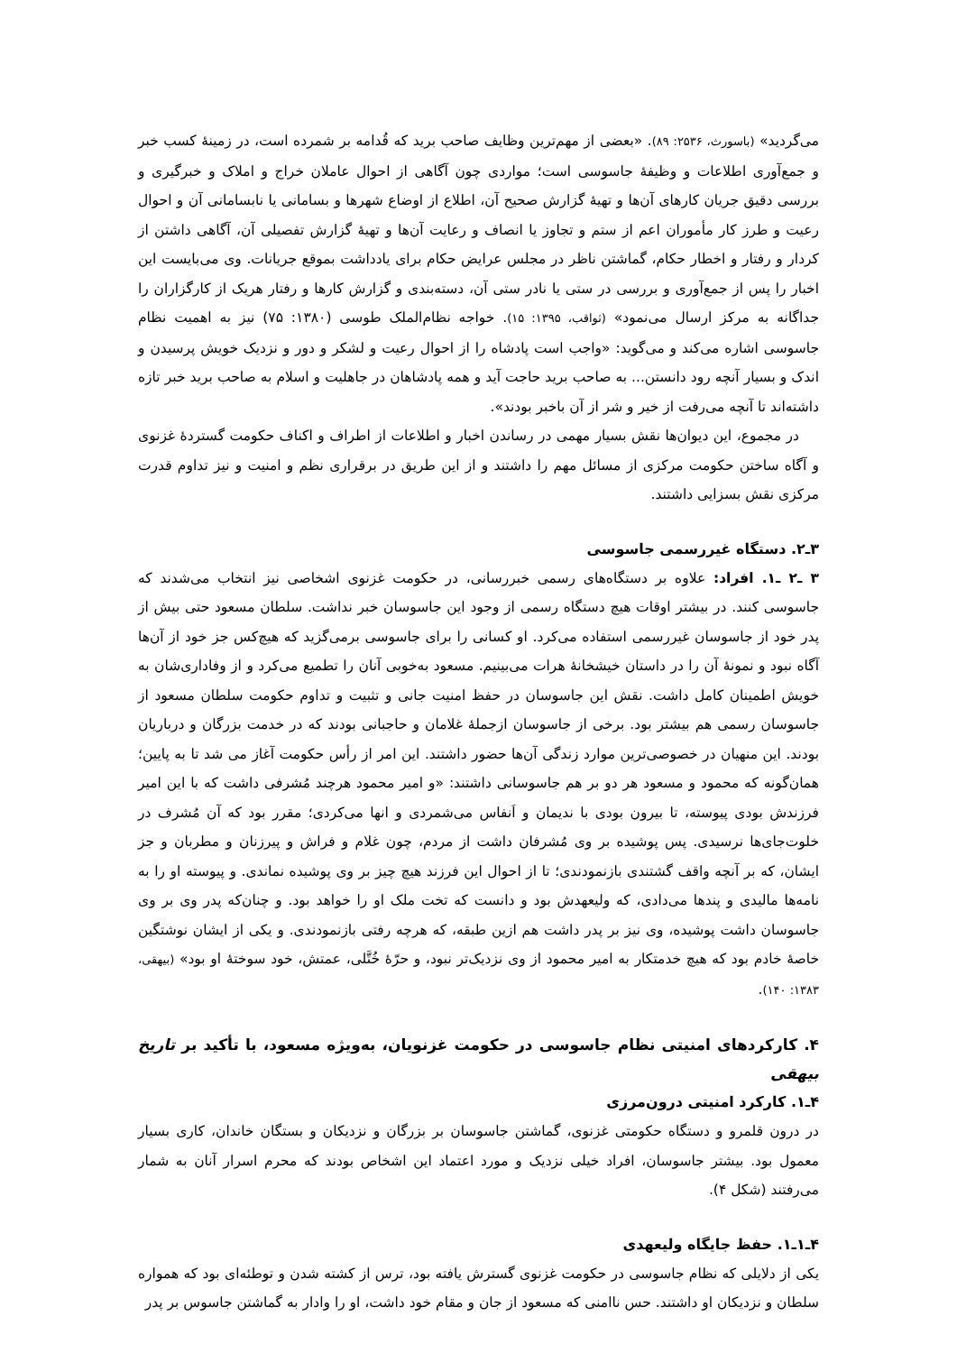می‌گردید» (باسورث، ۲۵۳۶: ۸۹). «بعضی از مهم‌ترین وظایف صاحب برید که قُدامه بر شمرده است، در زمینهٔ کسب خبر و جمع‌آوری اطلاعات و وظیفهٔ جاسوسی است؛ مواردی چون آگاهی از احوال عاملان خراج و املاک و خبرگیری و بررسی دقیق جریان کارهای آن‌ها و تهیهٔ گزارش صحیح آن، اطلاع از اوضاع شهرها و بسامانی یا نابسامانی آن و احوال رعیت و طرز کار مأموران اعم از ستم و تجاوز یا انصاف و رعایت آن‌ها و تهیهٔ گزارش تفصیلی آن، آگاهی داشتن از کردار و رفتار و اخطار حکام، گماشتن ناظر در مجلس عرایض حکام برای یادداشت بموقع جریانات. وی می‌بایست این اخبار را پس از جمع‌آوری و بررسی در ستی یا نادر ستی آن، دسته‌بندی و گزارش کارها و رفتار هریک از کارگزاران را جداگانه به مرکز ارسال می‌نمود» (ثواقب، ۱۳۹۵: ۱۵). خواجه نظام‌الملک طوسی (۱۳۸۰: ۷۵) نیز به اهمیت نظام جاسوسی اشاره می‌کند و می‌گوید: «واجب است پادشاه را از احوال رعیت و لشکر و دور و نزدیک خویش پرسیدن و اندک و بسیار آنچه رود دانستن... به صاحب برید حاجت آید و همه پادشاهان در جاهلیت و اسلام به صاحب برید خبر تازه داشته‌اند تا آنچه می‌رفت از خیر و شر از آن باخبر بودند».
در مجموع، این دیوان‌ها نقش بسیار مهمی در رساندن اخبار و اطلاعات از اطراف و اکناف حکومت گستردهٔ غزنوی و آگاه ساختن حکومت مرکزی از مسائل مهم را داشتند و از این طریق در برقراری نظم و امنیت و نیز تداوم قدرت مرکزی نقش بسزایی داشتند.
۳ـ۲. دستگاه غیررسمی جاسوسی
۳ ـ۲ ـ۱. افراد: علاوه بر دستگاه‌های رسمی خبررسانی، در حکومت غزنوی اشخاصی نیز انتخاب می‌شدند که جاسوسی کنند. در بیشتر اوقات هیچ دستگاه رسمی از وجود این جاسوسان خبر نداشت. سلطان مسعود حتی بیش از پدر خود از جاسوسان غیررسمی استفاده می‌کرد. او کسانی را برای جاسوسی برمی‌گزید که هیچ‌کس جز خود از آن‌ها آگاه نبود و نمونهٔ آن را در داستان خیشخانهٔ هرات می‌بینیم. مسعود به‌خوبی آنان را تطمیع می‌کرد و از وفاداری‌شان به خویش اطمینان کامل داشت. نقش این جاسوسان در حفظ امنیت جانی و تثبیت و تداوم حکومت سلطان مسعود از جاسوسان رسمی هم بیشتر بود. برخی از جاسوسان ازجملهٔ غلامان و حاجبانی بودند که در خدمت بزرگان و درباریان بودند. این منهیان در خصوصی‌ترین موارد زندگی آن‌ها حضور داشتند. این امر از رأس حکومت آغاز می شد تا به پایین؛ همان‌گونه که محمود و مسعود هر دو بر هم جاسوسانی داشتند: «و امیر محمود هرچند مُشرفی داشت که با این امیر فرزندش بودی پیوسته، تا بیرون بودی با ندیمان و اَنفاس می‌شمردی و انها می‌کردی؛ مقرر بود که آن مُشرف در خلوت‌جای‌ها نرسیدی. پس پوشیده بر وی مُشرفان داشت از مردم، چون غلام و فراش و پیرزنان و مطربان و جز ایشان، که بر آنچه واقف گشتندی بازنمودندی؛ تا از احوال این فرزند هیچ چیز بر وی پوشیده نماندی. و پیوسته او را به نامه‌ها مالیدی و پندها می‌دادی، که ولیعهدش بود و دانست که تخت ملک او را خواهد بود. و چنان‌که پدر وی بر وی جاسوسان داشت پوشیده، وی نیز بر پدر داشت هم ازین طبقه، که هرچه رفتی بازنمودندی. و یکی از ایشان نوشتگین خاصهٔ خادم بود که هیچ خدمتکار به امیر محمود از وی نزدیک‌تر نبود، و حرّهٔ خُتَّلی، عمتش، خود سوختهٔ او بود» (بیهقی، ۱۳۸۳: ۱۴۰).
۴. کارکردهای امنیتی نظام جاسوسی در حکومت غزنویان، به‌ویژه مسعود، با تأکید بر تاریخ بیهقی
۴ـ۱. کارکرد امنیتی درون‌مرزی
در درون قلمرو و دستگاه حکومتی غزنوی، گماشتن جاسوسان بر بزرگان و نزدیکان و بستگان خاندان، کاری بسیار معمول بود. بیشتر جاسوسان، افراد خیلی نزدیک و مورد اعتماد این اشخاص بودند که محرم اسرار آنان به شمار می‌رفتند (شکل ۴).
۴ـ۱ـ۱. حفظ جایگاه ولیعهدی
یکی از دلایلی که نظام جاسوسی در حکومت غزنوی گسترش یافته بود، ترس از کشته شدن و توطئه‌ای بود که همواره سلطان و نزدیکان او داشتند. حس ناامنی که مسعود از جان و مقام خود داشت، او را وادار به گماشتن جاسوس بر پدر